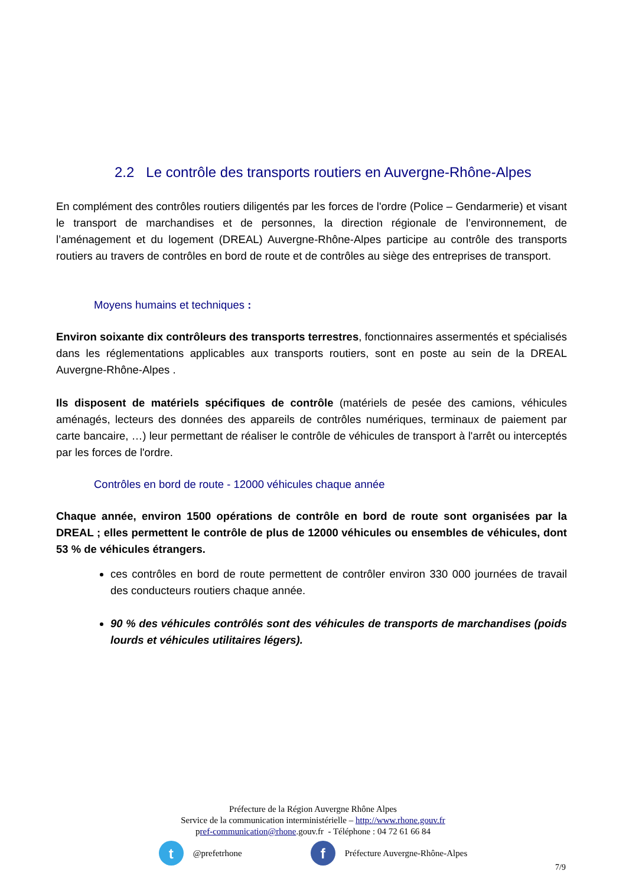2.2 Le contrôle des transports routiers en Auvergne-Rhône-Alpes
En complément des contrôles routiers diligentés par les forces de l'ordre (Police – Gendarmerie) et visant le transport de marchandises et de personnes, la direction régionale de l’environnement, de l’aménagement et du logement (DREAL) Auvergne-Rhône-Alpes participe au contrôle des transports routiers au travers de contrôles en bord de route et de contrôles au siège des entreprises de transport.
Moyens humains et techniques :
Environ soixante dix contrôleurs des transports terrestres, fonctionnaires assermentés et spécialisés dans les réglementations applicables aux transports routiers, sont en poste au sein de la DREAL Auvergne-Rhône-Alpes .
Ils disposent de matériels spécifiques de contrôle (matériels de pesée des camions, véhicules aménagés, lecteurs des données des appareils de contrôles numériques, terminaux de paiement par carte bancaire, …) leur permettant de réaliser le contrôle de véhicules de transport à l'arrêt ou interceptés par les forces de l'ordre.
Contrôles en bord de route - 12000 véhicules chaque année
Chaque année, environ 1500 opérations de contrôle en bord de route sont organisées par la DREAL ; elles permettent le contrôle de plus de 12000 véhicules ou ensembles de véhicules, dont 53 % de véhicules étrangers.
ces contrôles en bord de route permettent de contrôler environ 330 000 journées de travail des conducteurs routiers chaque année.
90 % des véhicules contrôlés sont des véhicules de transports de marchandises (poids lourds et véhicules utilitaires légers).
Préfecture de la Région Auvergne Rhône Alpes
Service de la communication interministérielle – http://www.rhone.gouv.fr
pref-communication@rhone.gouv.fr - Téléphone : 04 72 61 66 84
t
@prefetrhone
f
Préfecture Auvergne-Rhône-Alpes
7/9